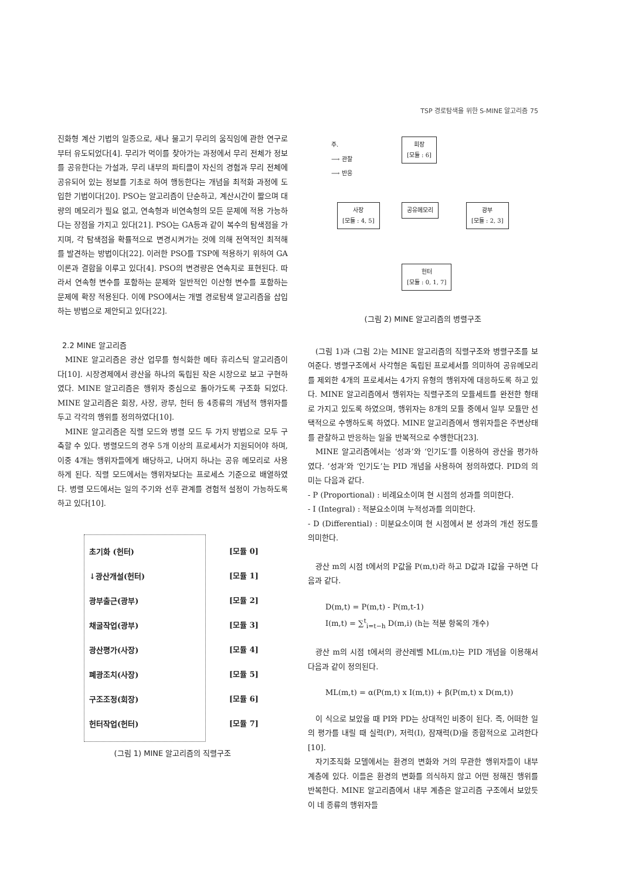TSP 경로탐색을 위한 S-MINE 알고리즘 75
진화형 계산 기법의 일종으로, 새나 물고기 무리의 움직임에 관한 연구로부터 유도되었다[4]. 무리가 먹이를 찾아가는 과정에서 무리 전체가 정보를 공유한다는 가설과, 무리 내부의 파티클이 자신의 경험과 무리 전체에 공유되어 있는 정보를 기초로 하여 행동한다는 개념을 최적화 과정에 도입한 기법이다[20]. PSO는 알고리즘이 단순하고, 계산시간이 짧으며 대량의 메모리가 필요 없고, 연속형과 비연속형의 모든 문제에 적용 가능하다는 장점을 가지고 있다[21]. PSO는 GA등과 같이 복수의 탐색점을 가지며, 각 탐색점을 확률적으로 변경시켜가는 것에 의해 전역적인 최적해를 발견하는 방법이다[22]. 이러한 PSO를 TSP에 적용하기 위하여 GA 이론과 결합을 이루고 있다[4]. PSO의 변경량은 연속치로 표현된다. 따라서 연속형 변수를 포함하는 문제와 일반적인 이산형 변수를 포함하는 문제에 확장 적용된다. 이에 PSO에서는 개별 경로탐색 알고리즘을 삽입하는 방법으로 제안되고 있다[22].
2.2 MINE 알고리즘
MINE 알고리즘은 광산 업무를 형식화한 메타 휴리스틱 알고리즘이다[10]. 시장경제에서 광산을 하나의 독립된 작은 시장으로 보고 구현하였다. MINE 알고리즘은 행위자 중심으로 돌아가도록 구조화 되었다. MINE 알고리즘은 회장, 사장, 광부, 헌터 등 4종류의 개념적 행위자를 두고 각각의 행위를 정의하였다[10].
MINE 알고리즘은 직렬 모드와 병렬 모드 두 가지 방법으로 모두 구축할 수 있다. 병렬모드의 경우 5개 이상의 프로세서가 지원되어야 하며, 이중 4개는 행위자들에게 배당하고, 나머지 하나는 공유 메모리로 사용하게 된다. 직렬 모드에서는 행위자보다는 프로세스 기준으로 배열하였다. 병렬 모드에서는 일의 주기와 선후 관계를 경험적 설정이 가능하도록 하고 있다[10].
초기화 (헌터)
↓광산개설(헌터)
광부출근(광부)
채굴작업(광부)
광산평가(사장)
폐광조치(사장)
구조조정(회장)
헌터작업(헌터)
[모듈 0]
[모듈 1]
[모듈 2]
[모듈 3]
[모듈 4]
[모듈 5]
[모듈 6]
[모듈 7]
(그림 1) MINE 알고리즘의 직렬구조
주.
⟶ 관찰
⟶ 반응
회장
[모듈 : 6]
사장
[모듈 : 4, 5]
공유메모리
광부
[모듈 : 2, 3]
헌터
[모듈 : 0, 1, 7]
(그림 2) MINE 알고리즘의 병렬구조
(그림 1)과 (그림 2)는 MINE 알고리즘의 직렬구조와 병렬구조를 보여준다. 병렬구조에서 사각형은 독립된 프로세서를 의미하여 공유메모리를 제외한 4개의 프로세서는 4가지 유형의 행위자에 대응하도록 하고 있다. MINE 알고리즘에서 행위자는 직렬구조의 모듈세트를 완전한 형태로 가지고 있도록 하였으며, 행위자는 8개의 모듈 중에서 일부 모듈만 선택적으로 수행하도록 하였다. MINE 알고리즘에서 행위자들은 주변상태를 관찰하고 반응하는 일을 반복적으로 수행한다[23].
MINE 알고리즘에서는 ‘성과’와 ‘인기도’를 이용하여 광산을 평가하였다. ’성과’와 ‘인기도’는 PID 개념을 사용하여 정의하였다. PID의 의미는 다음과 같다.
- P (Proportional) : 비례요소이며 현 시점의 성과를 의미한다.
- I (Integral) : 적분요소이며 누적성과를 의미한다.
- D (Differential) : 미분요소이며 현 시점에서 본 성과의 개선 정도를 의미한다.
광산 m의 시점 t에서의 P값을 P(m,t)라 하고 D값과 I값을 구하면 다음과 같다.
D(m,t) = P(m,t) - P(m,t-1)
I(m,t) = ∑<sup>t</sup><sub>i=t−h</sub> D(m,i) (h는 적분 항목의 개수)
광산 m의 시점 t에서의 광산레벨 ML(m,t)는 PID 개념을 이용해서 다음과 같이 정의된다.
ML(m,t) = α(P(m,t) x I(m,t)) + β(P(m,t) x D(m,t))
이 식으로 보았을 때 PI와 PD는 상대적인 비중이 된다. 즉, 어떠한 일의 평가를 내릴 때 실력(P), 저력(I), 잠재력(D)을 종합적으로 고려한다[10].
자기조직화 모델에서는 환경의 변화와 거의 무관한 행위자들이 내부 계층에 있다. 이들은 환경의 변화를 의식하지 않고 어떤 정해진 행위를 반복한다. MINE 알고리즘에서 내부 계층은 알고리즘 구조에서 보았듯이 네 종류의 행위자들